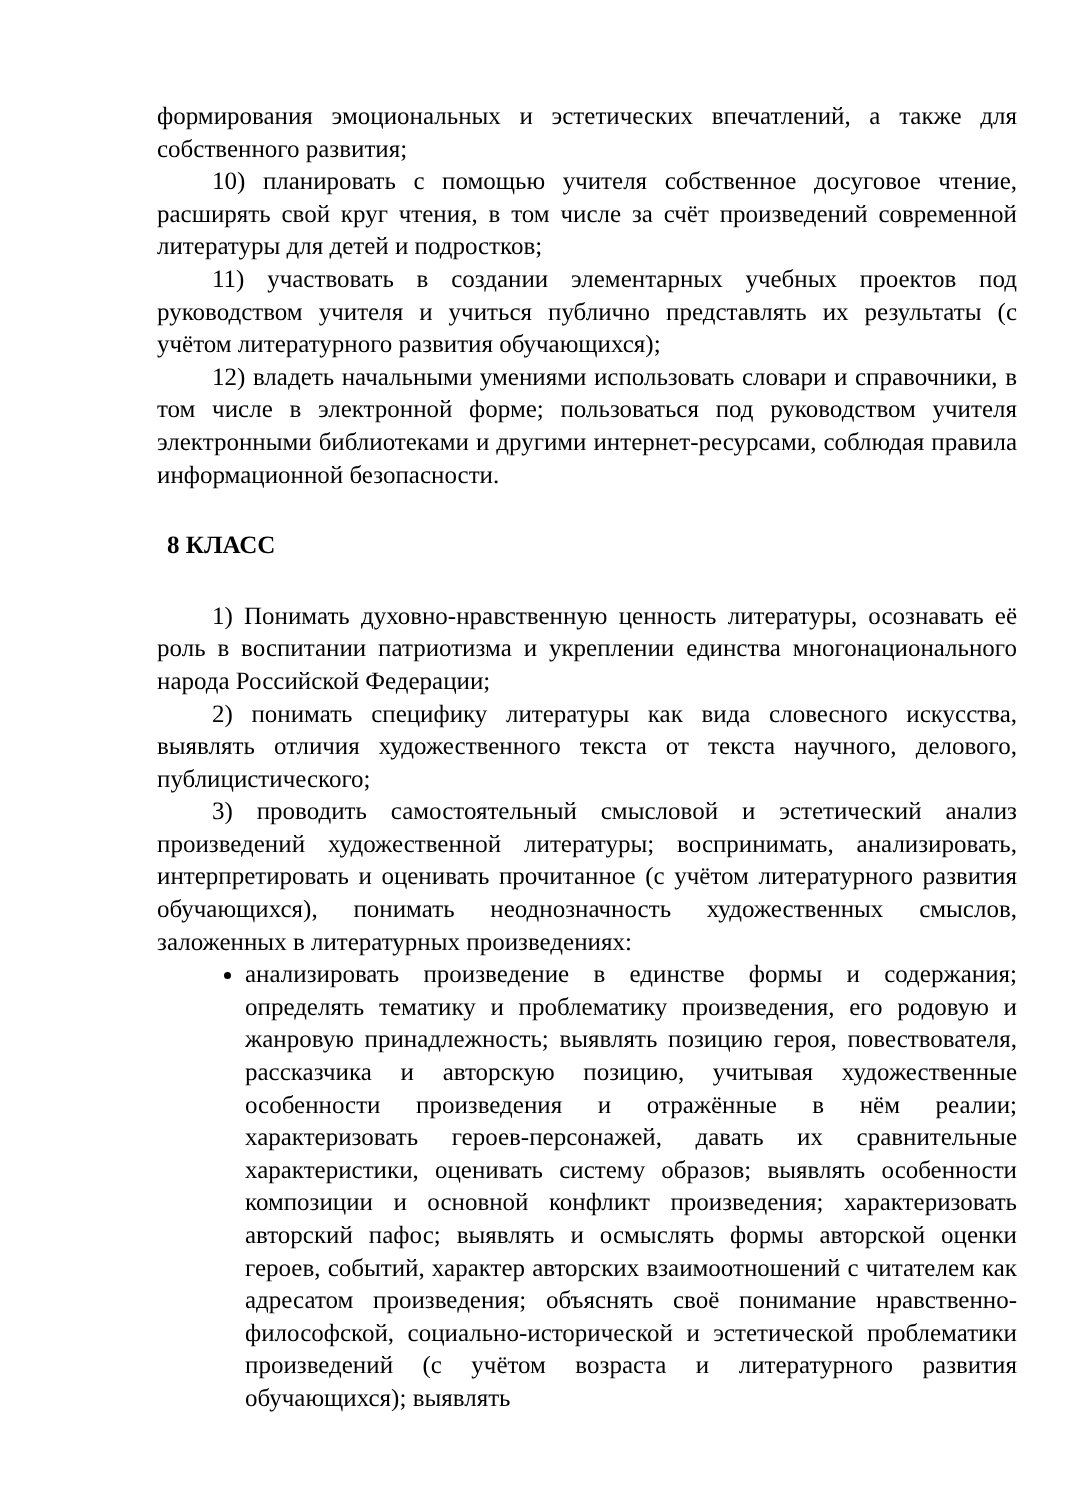формирования эмоциональных и эстетических впечатлений, а также для собственного развития;
10) планировать с помощью учителя собственное досуговое чтение, расширять свой круг чтения, в том числе за счёт произведений современной литературы для детей и подростков;
11) участвовать в создании элементарных учебных проектов под руководством учителя и учиться публично представлять их результаты (с учётом литературного развития обучающихся);
12) владеть начальными умениями использовать словари и справочники, в том числе в электронной форме; пользоваться под руководством учителя электронными библиотеками и другими интернет-ресурсами, соблюдая правила информационной безопасности.
8 КЛАСС
1) Понимать духовно-нравственную ценность литературы, осознавать её роль в воспитании патриотизма и укреплении единства многонационального народа Российской Федерации;
2) понимать специфику литературы как вида словесного искусства, выявлять отличия художественного текста от текста научного, делового, публицистического;
3) проводить самостоятельный смысловой и эстетический анализ произведений художественной литературы; воспринимать, анализировать, интерпретировать и оценивать прочитанное (с учётом литературного развития обучающихся), понимать неоднозначность художественных смыслов, заложенных в литературных произведениях:
анализировать произведение в единстве формы и содержания; определять тематику и проблематику произведения, его родовую и жанровую принадлежность; выявлять позицию героя, повествователя, рассказчика и авторскую позицию, учитывая художественные особенности произведения и отражённые в нём реалии; характеризовать героев-персонажей, давать их сравнительные характеристики, оценивать систему образов; выявлять особенности композиции и основной конфликт произведения; характеризовать авторский пафос; выявлять и осмыслять формы авторской оценки героев, событий, характер авторских взаимоотношений с читателем как адресатом произведения; объяснять своё понимание нравственно-философской, социально-исторической и эстетической проблематики произведений (с учётом возраста и литературного развития обучающихся); выявлять